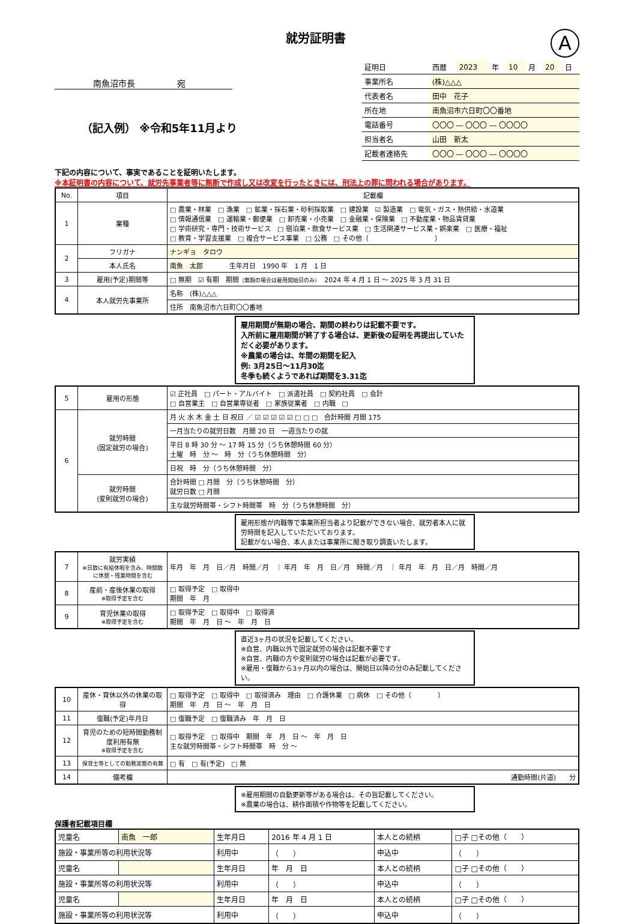就労証明書
A
南魚沼市長　　　　　宛
（記入例） ※令和5年11月より
| 証明日 | 西暦 | 2023 | 年 | 10 | 月 | 20 | 日 |
| 事業所名 | (株)△△△ | | | | | | |
| 代表者名 | 田中 花子 | | | | | | |
| 所在地 | 南魚沼市六日町〇〇番地 | | | | | | |
| 電話番号 | 〇〇〇 ― 〇〇〇 ― 〇〇〇〇 | | | | | | |
| 担当者名 | 山田 新太 | | | | | | |
| 記載者連絡先 | 〇〇〇 ― 〇〇〇 ― 〇〇〇〇 | | | | | | |
下記の内容について、事実であることを証明いたします。
※本証明書の内容について、就労先事業者等に無断で作成し又は改変を行ったときには、刑法上の罪に問われる場合があります。
| No. | 項目 | 記載欄 |
| --- | --- | --- |
| 1 | 業種 | □ 農業・林業 □ 漁業 □ 鉱業・採石業・砂利採取業 □ 建設業 ☑ 製造業 □ 電気・ガス・熱供給・水道業 □ 情報通信業 □ 運輸業・郵便業 □ 卸売業・小売業 □ 金融業・保険業 □ 不動産業・物品賃貸業 □ 学術研究・専門・技術サービス □ 宿泊業・飲食サービス業 □ 生活関連サービス業・娯楽業 □ 医療・福祉 □ 教育・学習支援業 □ 複合サービス事業 □ 公務 □ その他（ ） |
| 2 | フリガナ | ナンギョ タロウ |
| | 本人氏名 | 南魚 太郎 生年月日 1990 年 1 月 1 日 |
| 3 | 雇用(予定)期間等 | □ 無期 ☑ 有期 期間 （無期の場合は雇用開始日のみ） 2024 年 4 月 1 日 ～ 2025 年 3 月 31 日 |
| 4 | 本人就労先事業所 | 名称 (株)△△△ |
| | | 住所 南魚沼市六日町〇〇番地 |
雇用期間が無期の場合、期間の終わりは記載不要です。
入所前に雇用期間が終了する場合は、更新後の証明を再提出していただく必要があります。
※農業の場合は、年間の期間を記入
例: 3月25日～11月30迄
冬季も続くようであれば期間を3.31迄
| 5 | 雇用の形態 | ☑ 正社員 □ パート・アルバイト □ 派遣社員 □ 契約社員 □ 会計 □ 自営業主 □ 自営業専従者 □ 家族従業者 □ 内職 □ |
| 6 | 就労時間 (固定就労の場合) | 月 火 水 木 金 土 日 祝日 ／ ☑ ☑ ☑ ☑ ☑ □ □ □ 合計時間 月間 175 |
| | | 一月当たりの就労日数 月間 20 日 一週当たりの就 |
| | | 平日 8 時 30 分 ～ 17 時 15 分（うち休憩時間 60 分） 土曜 時 分 ～ 時 分（うち休憩時間 分） |
| | | 日祝 時 分（うち休憩時間 分） |
| | 就労時間 (変則就労の場合) | 合計時間 □ 月間 分（うち休憩時間 分） 就労日数 □ 月間 |
| | | 主な就労時間帯・シフト時間帯 時 分（うち休憩時間 分） |
雇用形態が内職等で事業所担当者より記載ができない場合、就労者本人に就労時間を記入していただいております。
記載がない場合、本人または事業所に聞き取り調査いたします。
| 7 | 就労実績 ※日数に有給休暇を含み、時間数に休憩・残業時間を含む | 年月 年 月 日／月 時間／月 ｜ 年月 年 月 日／月 時間／月 ｜ 年月 年 月 日／月 時間／月 |
| 8 | 産前・産後休業の取得 ※取得予定を含む | □ 取得予定 □ 取得中 期間 年 月 |
| 9 | 育児休業の取得 ※取得予定を含む | □ 取得予定 □ 取得中 □ 取得済 期間 年 月 日 ～ 年 月 日 |
直近3ヶ月の状況を記載してください。
※自営、内職以外で固定就労の場合は記載不要です
※自営、内職の方や変則就労の場合は記載が必要です。
※雇用・復職から3ヶ月以内の場合は、開始日以降の分のみ記載してください。
| 10 | 産休・育休以外の休業の取得 | □ 取得予定 □ 取得中 □ 取得済み 理由 □ 介護休業 □ 病休 □ その他（ ） 期間 年 月 日 ～ 年 月 日 |
| 11 | 復職(予定)年月日 | □ 復職予定 □ 復職済み 年 月 日 |
| 12 | 育児のための短時間勤務制度利用有無 ※取得予定を含む | □ 取得予定 □ 取得中 期間 年 月 日 ～ 年 月 日 主な就労時間帯・シフト時間帯 時 分 ～ |
| 13 | 保育士等としての勤務実態の有無 | □ 有 □ 有(予定) □ 無 |
| 14 | 備考欄 | 通勤時間(片道) 分 |
※雇用期間の自動更新等がある場合は、その旨記載してください。
※農業の場合は、耕作面積や作物等を記載してください。
保護者記載項目欄
| 児童名 | 南魚 一郎 | 生年月日 | 2016 年 4 月 1 日 | 本人との続柄 | □子 □その他（ ） |
| 施設・事業所等の利用状況等 | | 利用中 | （ ） | 申込中 | （ ） |
| 児童名 | | 生年月日 | 年 月 日 | 本人との続柄 | □子 □その他（ ） |
| 施設・事業所等の利用状況等 | | 利用中 | （ ） | 申込中 | （ ） |
| 児童名 | | 生年月日 | 年 月 日 | 本人との続柄 | □子 □その他（ ） |
| 施設・事業所等の利用状況等 | | 利用中 | （ ） | 申込中 | （ ） |